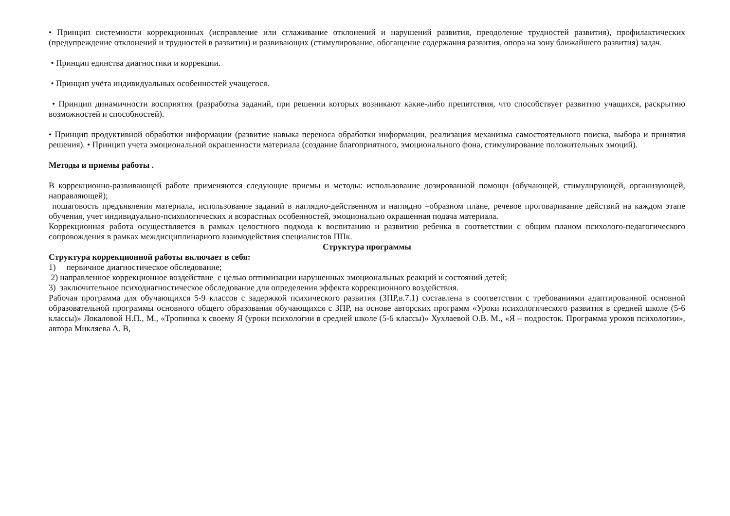• Принцип системности коррекционных (исправление или сглаживание отклонений и нарушений развития, преодоление трудностей развития), профилактических (предупреждение отклонений и трудностей в развитии) и развивающих (стимулирование, обогащение содержания развития, опора на зону ближайшего развития) задач.
• Принцип единства диагностики и коррекции.
• Принцип учёта индивидуальных особенностей учащегося.
• Принцип динамичности восприятия (разработка заданий, при решении которых возникают какие-либо препятствия, что способствует развитию учащихся, раскрытию возможностей и способностей).
• Принцип продуктивной обработки информации (развитие навыка переноса обработки информации, реализация механизма самостоятельного поиска, выбора и принятия решения). • Принцип учета эмоциональной окрашенности материала (создание благоприятного, эмоционального фона, стимулирование положительных эмоций).
Методы и приемы работы .
В коррекционно-развивающей работе применяются следующие приемы и методы: использование дозированной помощи (обучающей, стимулирующей, организующей, направляющей);
пошаговость предъявления материала, использование заданий в наглядно-действенном и наглядно –образном плане, речевое проговаривание действий на каждом этапе обучения, учет индивидуально-психологических и возрастных особенностей, эмоционально окрашенная подача материала.
Коррекционная работа осуществляется в рамках целостного подхода к воспитанию и развитию ребенка в соответствии с общим планом психолого-педагогического сопровождения в рамках междисциплинарного взаимодействия специалистов ППк.
Структура программы
Структура коррекционной работы включает в себя:
1) первичное диагностическое обследование;
2) направленное коррекционное воздействие с целью оптимизации нарушенных эмоциональных реакций и состояний детей;
3) заключительное психодиагностическое обследование для определения эффекта коррекционного воздействия.
Рабочая программа для обучающихся 5-9 классов с задержкой психического развития (ЗПР,в.7.1) составлена в соответствии с требованиями адаптированной основной образовательной программы основного общего образования обучающихся с ЗПР, на основе авторских программ «Уроки психологического развития в средней школе (5-6 классы)» Локаловой Н.П., М., «Тропинка к своему Я (уроки психологии в средней школе (5-6 классы)» Хухлаевой О.В. М., «Я – подросток. Программа уроков психологии», автора Микляева А. В,